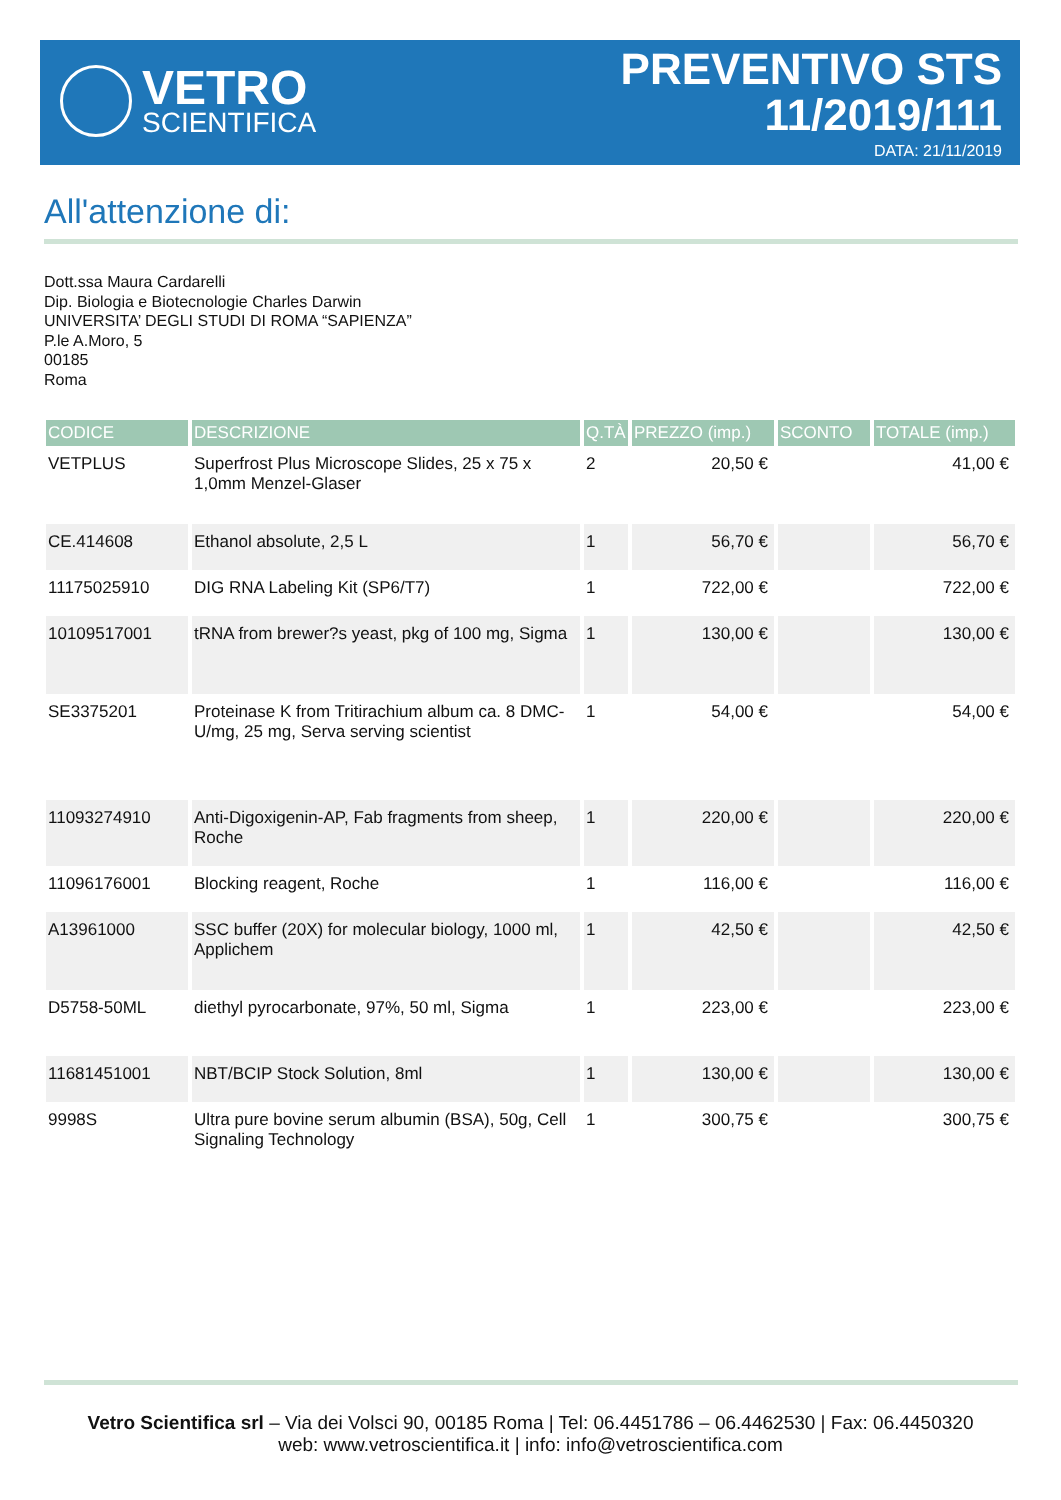VETRO
SCIENTIFICA
PREVENTIVO STS
11/2019/111
DATA: 21/11/2019
All'attenzione di:
Dott.ssa Maura Cardarelli
Dip. Biologia e Biotecnologie Charles Darwin
UNIVERSITA’ DEGLI STUDI DI ROMA “SAPIENZA”
P.le A.Moro, 5
00185
Roma
| CODICE | DESCRIZIONE | Q.TÀ | PREZZO (imp.) | SCONTO | TOTALE (imp.) |
| --- | --- | --- | --- | --- | --- |
| VETPLUS | Superfrost Plus Microscope Slides, 25 x 75 x 1,0mm Menzel-Glaser | 2 | 20,50 € | | 41,00 € |
| CE.414608 | Ethanol absolute, 2,5 L | 1 | 56,70 € | | 56,70 € |
| 11175025910 | DIG RNA Labeling Kit (SP6/T7) | 1 | 722,00 € | | 722,00 € |
| 10109517001 | tRNA from brewer?s yeast, pkg of 100 mg, Sigma | 1 | 130,00 € | | 130,00 € |
| SE3375201 | Proteinase K from Tritirachium album ca. 8 DMC-U/mg, 25 mg, Serva serving scientist | 1 | 54,00 € | | 54,00 € |
| 11093274910 | Anti-Digoxigenin-AP, Fab fragments from sheep, Roche | 1 | 220,00 € | | 220,00 € |
| 11096176001 | Blocking reagent, Roche | 1 | 116,00 € | | 116,00 € |
| A13961000 | SSC buffer (20X) for molecular biology, 1000 ml, Applichem | 1 | 42,50 € | | 42,50 € |
| D5758-50ML | diethyl pyrocarbonate, 97%, 50 ml, Sigma | 1 | 223,00 € | | 223,00 € |
| 11681451001 | NBT/BCIP Stock Solution, 8ml | 1 | 130,00 € | | 130,00 € |
| 9998S | Ultra pure bovine serum albumin (BSA), 50g, Cell Signaling Technology | 1 | 300,75 € | | 300,75 € |
Vetro Scientifica srl – Via dei Volsci 90, 00185 Roma | Tel: 06.4451786 – 06.4462530 | Fax: 06.4450320
web: www.vetroscientifica.it | info: info@vetroscientifica.com